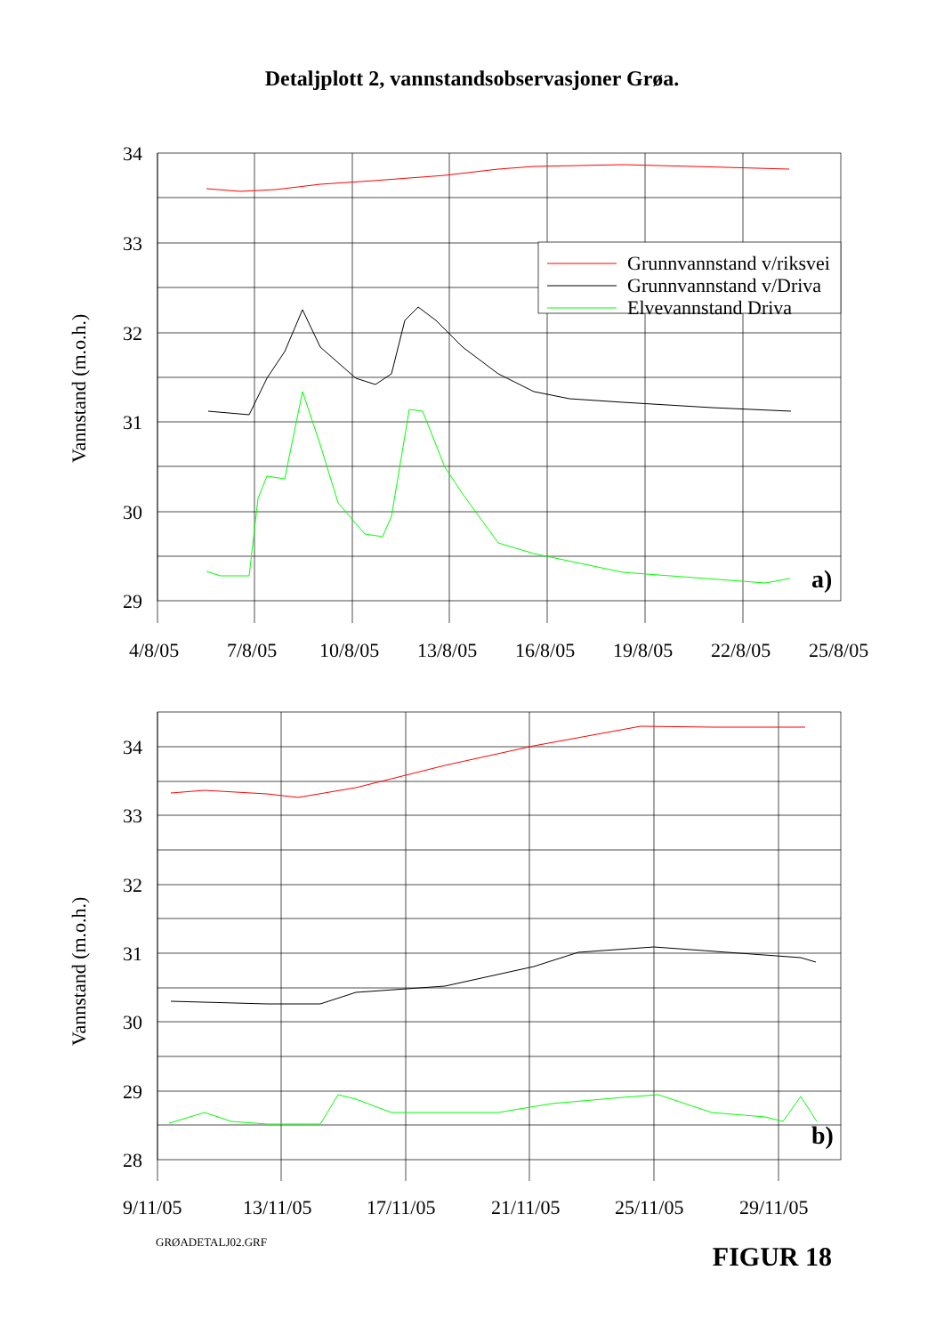Detaljplott 2, vannstandsobservasjoner Grøa.
Grunnvannstand v/riksvei
Grunnvannstand v/Driva
Elvevannstand Driva
34
33
32
31
30
29
a)
4/8/05
7/8/05
10/8/05
13/8/05
16/8/05
19/8/05
22/8/05
25/8/05
Vannstand (m.o.h.)
34
33
32
31
30
29
28
b)
9/11/05
13/11/05
17/11/05
21/11/05
25/11/05
29/11/05
Vannstand (m.o.h.)
GRØADETALJ02.GRF
FIGUR 18